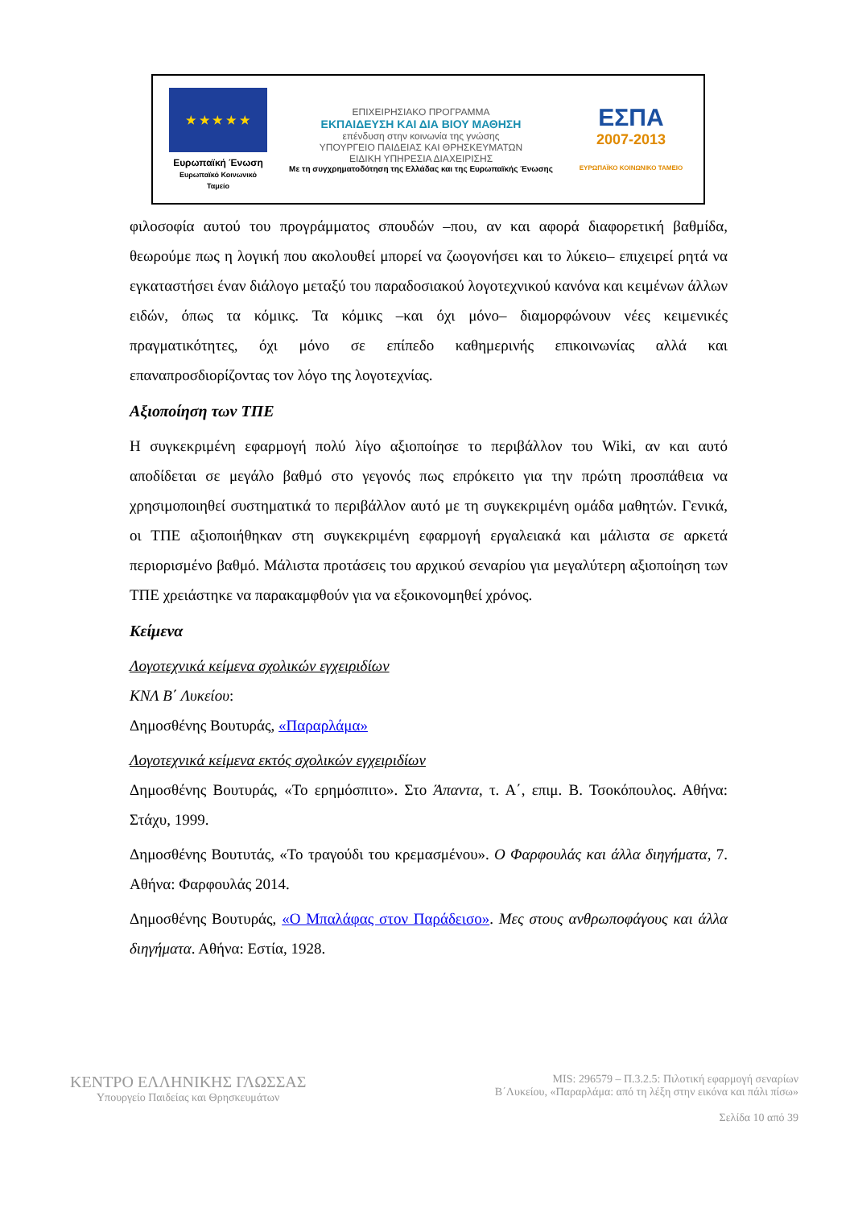★ ★ ★ ★ ★
Ευρωπαϊκή Ένωση
Ευρωπαϊκό Κοινωνικό Ταμείο
ΕΠΙΧΕΙΡΗΣΙΑΚΟ ΠΡΟΓΡΑΜΜΑ
ΕΚΠΑΙΔΕΥΣΗ ΚΑΙ ΔΙΑ ΒΙΟΥ ΜΑΘΗΣΗ
επένδυση στην κοινωνία της γνώσης
ΥΠΟΥΡΓΕΙΟ ΠΑΙΔΕΙΑΣ ΚΑΙ ΘΡΗΣΚΕΥΜΑΤΩΝ
ΕΙΔΙΚΗ ΥΠΗΡΕΣΙΑ ΔΙΑΧΕΙΡΙΣΗΣ
Με τη συγχρηματοδότηση της Ελλάδας και της Ευρωπαϊκής Ένωσης
ΕΣΠΑ
2007-2013
ΕΥΡΩΠΑΪΚΟ ΚΟΙΝΩΝΙΚΟ ΤΑΜΕΙΟ
φιλοσοφία αυτού του προγράμματος σπουδών –που, αν και αφορά διαφορετική βαθμίδα, θεωρούμε πως η λογική που ακολουθεί μπορεί να ζωογονήσει και το λύκειο– επιχειρεί ρητά να εγκαταστήσει έναν διάλογο μεταξύ του παραδοσιακού λογοτεχνικού κανόνα και κειμένων άλλων ειδών, όπως τα κόμικς. Τα κόμικς –και όχι μόνο– διαμορφώνουν νέες κειμενικές πραγματικότητες, όχι μόνο σε επίπεδο καθημερινής επικοινωνίας αλλά και επαναπροσδιορίζοντας τον λόγο της λογοτεχνίας.
Αξιοποίηση των ΤΠΕ
Η συγκεκριμένη εφαρμογή πολύ λίγο αξιοποίησε το περιβάλλον του Wiki, αν και αυτό αποδίδεται σε μεγάλο βαθμό στο γεγονός πως επρόκειτο για την πρώτη προσπάθεια να χρησιμοποιηθεί συστηματικά το περιβάλλον αυτό με τη συγκεκριμένη ομάδα μαθητών. Γενικά, οι ΤΠΕ αξιοποιήθηκαν στη συγκεκριμένη εφαρμογή εργαλειακά και μάλιστα σε αρκετά περιορισμένο βαθμό. Μάλιστα προτάσεις του αρχικού σεναρίου για μεγαλύτερη αξιοποίηση των ΤΠΕ χρειάστηκε να παρακαμφθούν για να εξοικονομηθεί χρόνος.
Κείμενα
Λογοτεχνικά κείμενα σχολικών εγχειριδίων
ΚΝΛ Β΄ Λυκείου:
Δημοσθένης Βουτυράς, «Παραρλάμα»
Λογοτεχνικά κείμενα εκτός σχολικών εγχειριδίων
Δημοσθένης Βουτυράς, «Το ερημόσπιτο». Στο Άπαντα, τ. Α΄, επιμ. Β. Τσοκόπουλος. Αθήνα: Στάχυ, 1999.
Δημοσθένης Βουτυτάς, «Το τραγούδι του κρεμασμένου». Ο Φαρφουλάς και άλλα διηγήματα, 7. Αθήνα: Φαρφουλάς 2014.
Δημοσθένης Βουτυράς, «Ο Μπαλάφας στον Παράδεισο». Μες στους ανθρωποφάγους και άλλα διηγήματα. Αθήνα: Εστία, 1928.
ΚΕΝΤΡΟ ΕΛΛΗΝΙΚΗΣ ΓΛΩΣΣΑΣ
Υπουργείο Παιδείας και Θρησκευμάτων
MIS: 296579 – Π.3.2.5: Πιλοτική εφαρμογή σεναρίων
Β΄Λυκείου, «Παραρλάμα: από τη λέξη στην εικόνα και πάλι πίσω»
Σελίδα 10 από 39